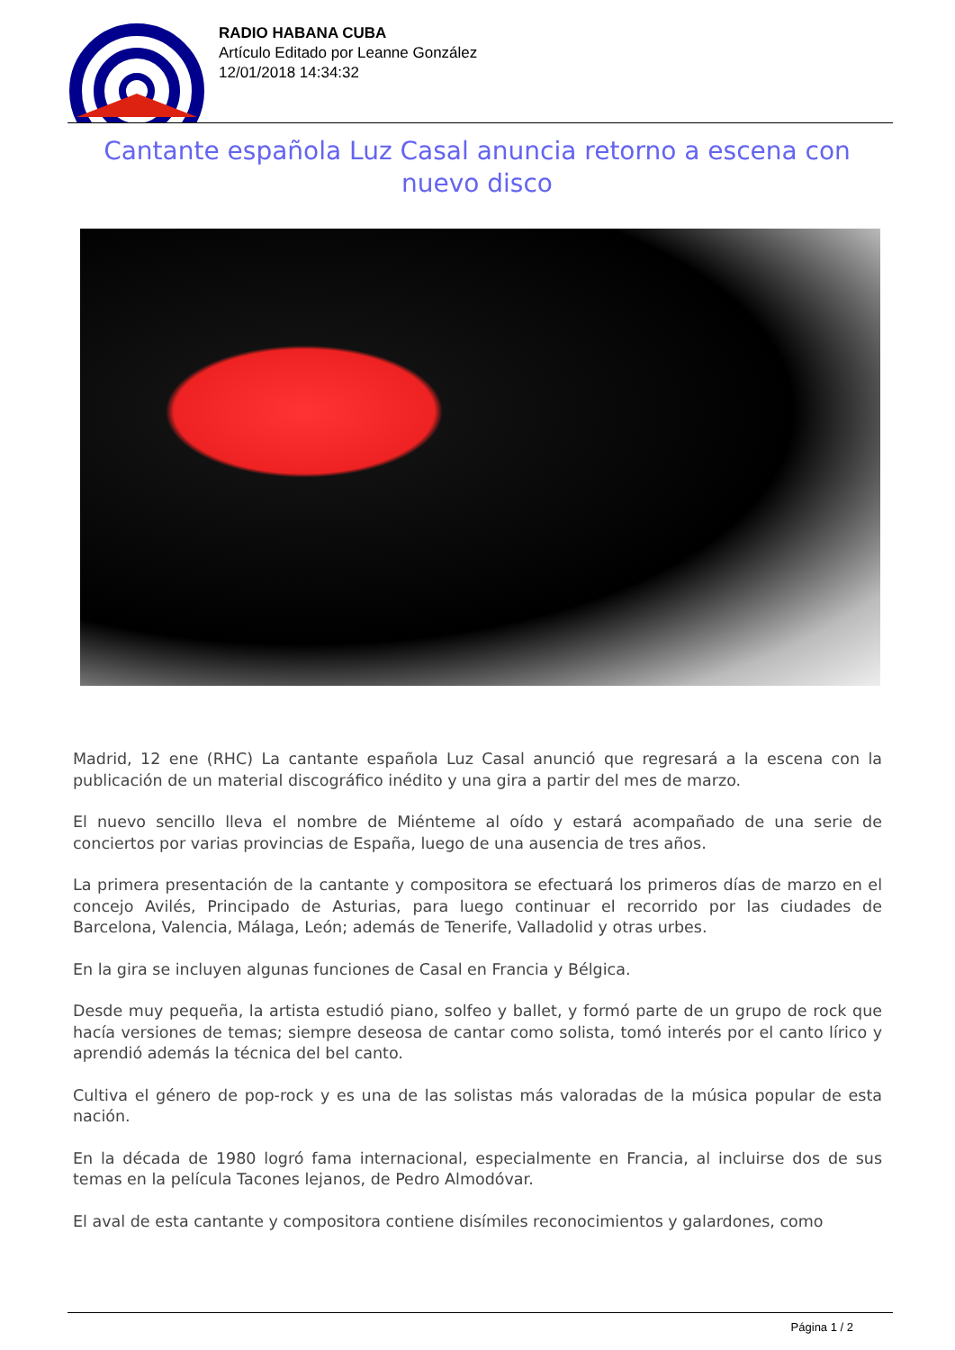RADIO HABANA CUBA
Artículo Editado por Leanne González
12/01/2018 14:34:32
Cantante española Luz Casal anuncia retorno a escena con nuevo disco
Madrid, 12 ene (RHC) La cantante española Luz Casal anunció que regresará a la escena con la publicación de un material discográfico inédito y una gira a partir del mes de marzo.
El nuevo sencillo lleva el nombre de Miénteme al oído y estará acompañado de una serie de conciertos por varias provincias de España, luego de una ausencia de tres años.
La primera presentación de la cantante y compositora se efectuará los primeros días de marzo en el concejo Avilés, Principado de Asturias, para luego continuar el recorrido por las ciudades de Barcelona, Valencia, Málaga, León; además de Tenerife, Valladolid y otras urbes.
En la gira se incluyen algunas funciones de Casal en Francia y Bélgica.
Desde muy pequeña, la artista estudió piano, solfeo y ballet, y formó parte de un grupo de rock que hacía versiones de temas; siempre deseosa de cantar como solista, tomó interés por el canto lírico y aprendió además la técnica del bel canto.
Cultiva el género de pop-rock y es una de las solistas más valoradas de la música popular de esta nación.
En la década de 1980 logró fama internacional, especialmente en Francia, al incluirse dos de sus temas en la película Tacones lejanos, de Pedro Almodóvar.
El aval de esta cantante y compositora contiene disímiles reconocimientos y galardones, como
Página 1 / 2